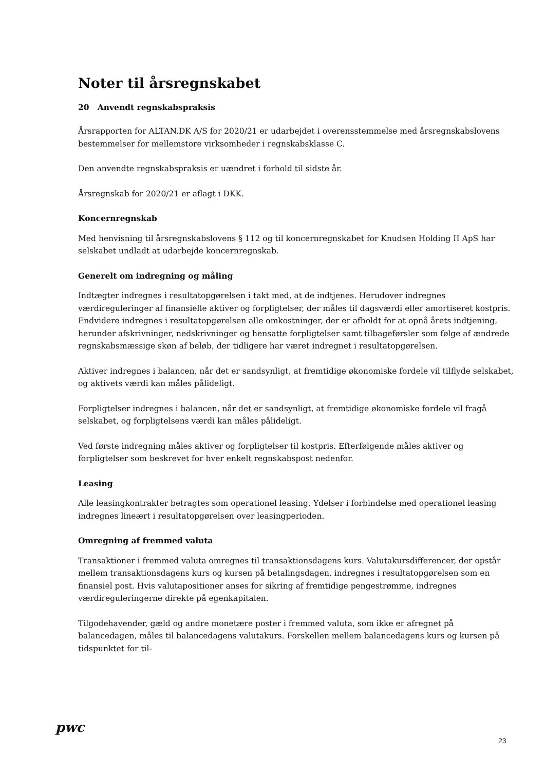Noter til årsregnskabet
20 Anvendt regnskabspraksis
Årsrapporten for ALTAN.DK A/S for 2020/21 er udarbejdet i overensstemmelse med årsregnskabslovens bestemmelser for mellemstore virksomheder i regnskabsklasse C.
Den anvendte regnskabspraksis er uændret i forhold til sidste år.
Årsregnskab for 2020/21 er aflagt i DKK.
Koncernregnskab
Med henvisning til årsregnskabslovens § 112 og til koncernregnskabet for Knudsen Holding II ApS har selskabet undladt at udarbejde koncernregnskab.
Generelt om indregning og måling
Indtægter indregnes i resultatopgørelsen i takt med, at de indtjenes. Herudover indregnes værdireguleringer af finansielle aktiver og forpligtelser, der måles til dagsværdi eller amortiseret kostpris. Endvidere indregnes i resultatopgørelsen alle omkostninger, der er afholdt for at opnå årets indtjening, herunder afskrivninger, nedskrivninger og hensatte forpligtelser samt tilbageførsler som følge af ændrede regnskabsmæssige skøn af beløb, der tidligere har været indregnet i resultatopgørelsen.
Aktiver indregnes i balancen, når det er sandsynligt, at fremtidige økonomiske fordele vil tilflyde selskabet, og aktivets værdi kan måles pålideligt.
Forpligtelser indregnes i balancen, når det er sandsynligt, at fremtidige økonomiske fordele vil fragå selskabet, og forpligtelsens værdi kan måles pålideligt.
Ved første indregning måles aktiver og forpligtelser til kostpris. Efterfølgende måles aktiver og forpligtelser som beskrevet for hver enkelt regnskabspost nedenfor.
Leasing
Alle leasingkontrakter betragtes som operationel leasing. Ydelser i forbindelse med operationel leasing indregnes lineært i resultatopgørelsen over leasingperioden.
Omregning af fremmed valuta
Transaktioner i fremmed valuta omregnes til transaktionsdagens kurs. Valutakursdifferencer, der opstår mellem transaktionsdagens kurs og kursen på betalingsdagen, indregnes i resultatopgørelsen som en finansiel post. Hvis valutapositioner anses for sikring af fremtidige pengestrømme, indregnes værdireguleringerne direkte på egenkapitalen.
Tilgodehavender, gæld og andre monetære poster i fremmed valuta, som ikke er afregnet på balancedagen, måles til balancedagens valutakurs. Forskellen mellem balancedagens kurs og kursen på tidspunktet for til-
pwc
23